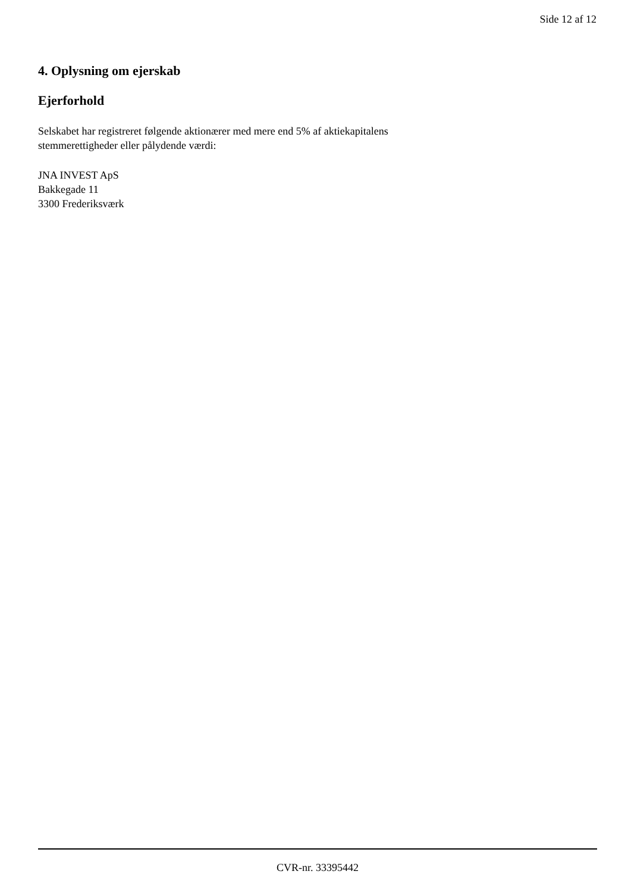Side 12 af 12
4. Oplysning om ejerskab
Ejerforhold
Selskabet har registreret følgende aktionærer med mere end 5% af aktiekapitalens stemmerettigheder eller pålydende værdi:
JNA INVEST ApS
Bakkegade 11
3300 Frederiksværk
CVR-nr. 33395442